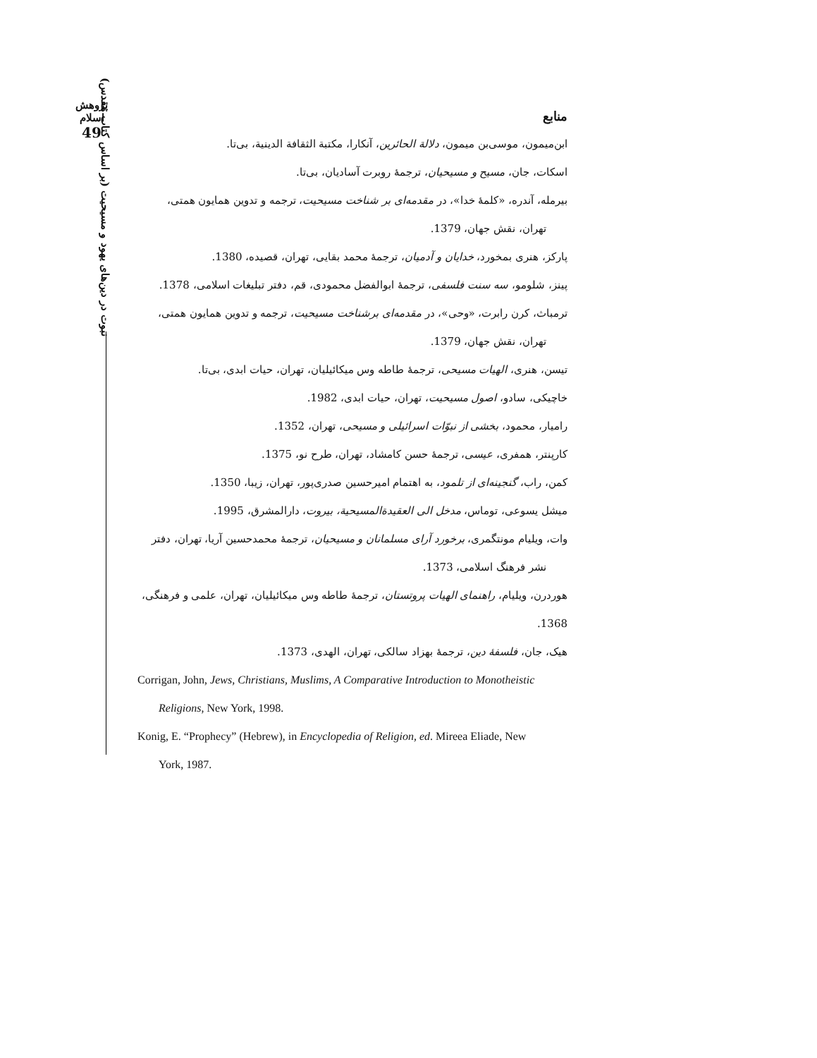پژوهش اسلام
49
نبوت در دین‌های یهود و مسیحیت (بر اساس کتاب مقدس)
منابع
ابن‌میمون، موسی‌بن میمون، دلالة الحائرین، آنکارا، مکتبة الثقافة الدینیة، بی‌تا.
اسکات، جان، مسیح و مسیحیان، ترجمهٔ روبرت آسادیان، بی‌تا.
بیرمله، آندره، «کلمهٔ خدا»، در مقدمه‌ای بر شناخت مسیحیت، ترجمه و تدوین همایون همتی،
تهران، نقش جهان، 1379.
پارکز، هنری بمخورد، خدایان و آدمیان، ترجمهٔ محمد بقایی، تهران، قصیده، 1380.
پینز، شلومو، سه سنت فلسفی، ترجمهٔ ابوالفضل محمودی، قم، دفتر تبلیغات اسلامی، 1378.
ترمباث، کرن رابرت، «وحی»، در مقدمه‌ای برشناخت مسیحیت، ترجمه و تدوین همایون همتی،
تهران، نقش جهان، 1379.
تیسن، هنری، الهیات مسیحی، ترجمهٔ طاطه وس میکائیلیان، تهران، حیات ابدی، بی‌تا.
خاچیکی، سادو، اصول مسیحیت، تهران، حیات ابدی، 1982.
رامیار، محمود، بخشی از نبوّات اسرائیلی و مسیحی، تهران، 1352.
کارپنتر، همفری، عیسی، ترجمهٔ حسن کامشاد، تهران، طرح نو، 1375.
کمن، راب، گنجینه‌ای از تلمود، به اهتمام امیرحسین صدری‌پور، تهران، زیبا، 1350.
میشل یسوعی، توماس، مدخل الی العقیدةالمسیحیة، بیروت، دارالمشرق، 1995.
وات، ویلیام مونتگمری، برخورد آرای مسلمانان و مسیحیان، ترجمهٔ محمدحسین آریا، تهران، دفتر
نشر فرهنگ اسلامی، 1373.
هوردرن، ویلیام، راهنمای الهیات پروتستان، ترجمهٔ طاطه وس میکائیلیان، تهران، علمی و فرهنگی، 1368.
هیک، جان، فلسفهٔ دین، ترجمهٔ بهزاد سالکی، تهران، الهدی، 1373.
Corrigan, John, Jews, Christians, Muslims, A Comparative Introduction to Monotheistic
Religions, New York, 1998.
Konig, E. “Prophecy” (Hebrew), in Encyclopedia of Religion, ed. Mireea Eliade, New
York, 1987.